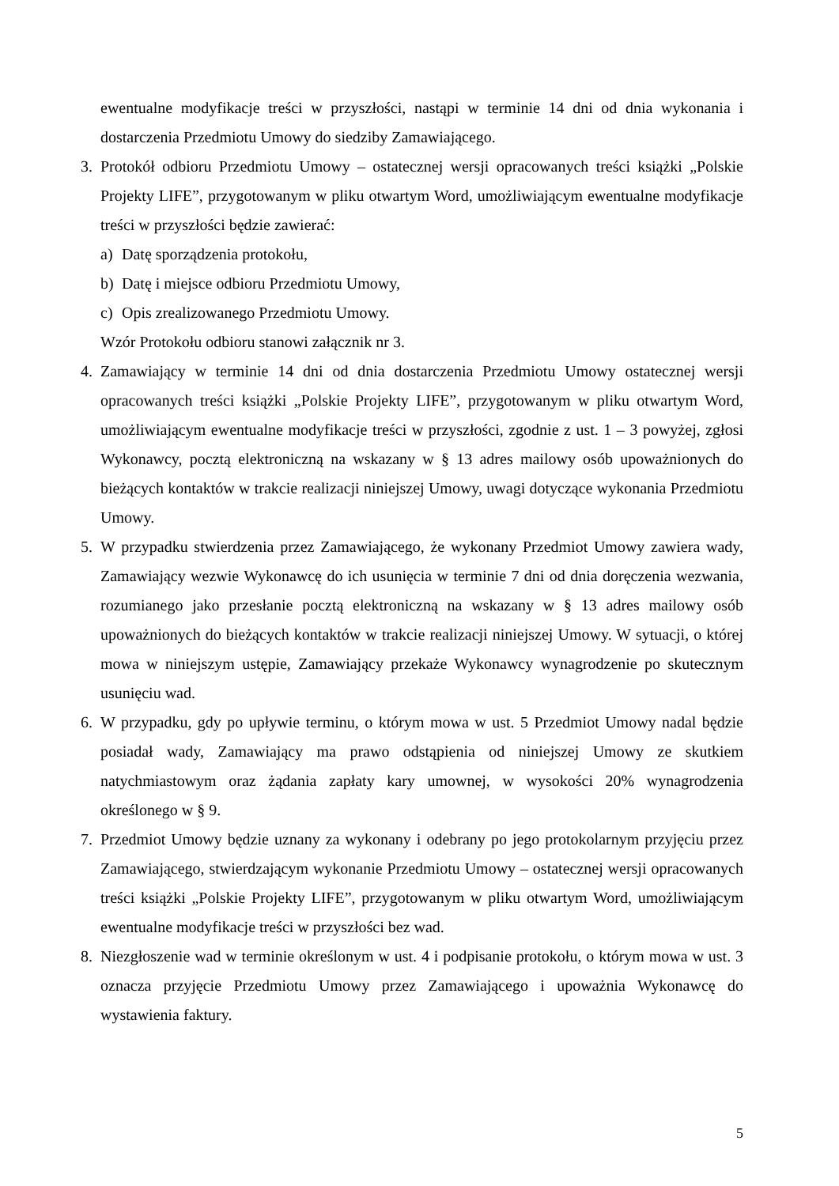ewentualne modyfikacje treści w przyszłości, nastąpi w terminie 14 dni od dnia wykonania i dostarczenia Przedmiotu Umowy do siedziby Zamawiającego.
3. Protokół odbioru Przedmiotu Umowy – ostatecznej wersji opracowanych treści książki „Polskie Projekty LIFE”, przygotowanym w pliku otwartym Word, umożliwiającym ewentualne modyfikacje treści w przyszłości będzie zawierać:
a) Datę sporządzenia protokołu,
b) Datę i miejsce odbioru Przedmiotu Umowy,
c) Opis zrealizowanego Przedmiotu Umowy.
Wzór Protokołu odbioru stanowi załącznik nr 3.
4. Zamawiający w terminie 14 dni od dnia dostarczenia Przedmiotu Umowy ostatecznej wersji opracowanych treści książki „Polskie Projekty LIFE”, przygotowanym w pliku otwartym Word, umożliwiającym ewentualne modyfikacje treści w przyszłości, zgodnie z ust. 1 – 3 powyżej, zgłosi Wykonawcy, pocztą elektroniczną na wskazany w § 13 adres mailowy osób upoważnionych do bieżących kontaktów w trakcie realizacji niniejszej Umowy, uwagi dotyczące wykonania Przedmiotu Umowy.
5. W przypadku stwierdzenia przez Zamawiającego, że wykonany Przedmiot Umowy zawiera wady, Zamawiający wezwie Wykonawcę do ich usunięcia w terminie 7 dni od dnia doręczenia wezwania, rozumianego jako przesłanie pocztą elektroniczną na wskazany w § 13 adres mailowy osób upoważnionych do bieżących kontaktów w trakcie realizacji niniejszej Umowy. W sytuacji, o której mowa w niniejszym ustępie, Zamawiający przekaże Wykonawcy wynagrodzenie po skutecznym usunięciu wad.
6. W przypadku, gdy po upływie terminu, o którym mowa w ust. 5 Przedmiot Umowy nadal będzie posiadał wady, Zamawiający ma prawo odstąpienia od niniejszej Umowy ze skutkiem natychmiastowym oraz żądania zapłaty kary umownej, w wysokości 20% wynagrodzenia określonego w § 9.
7. Przedmiot Umowy będzie uznany za wykonany i odebrany po jego protokolarnym przyjęciu przez Zamawiającego, stwierdzającym wykonanie Przedmiotu Umowy – ostatecznej wersji opracowanych treści książki „Polskie Projekty LIFE”, przygotowanym w pliku otwartym Word, umożliwiającym ewentualne modyfikacje treści w przyszłości bez wad.
8. Niezgłoszenie wad w terminie określonym w ust. 4 i podpisanie protokołu, o którym mowa w ust. 3 oznacza przyjęcie Przedmiotu Umowy przez Zamawiającego i upoważnia Wykonawcę do wystawienia faktury.
5